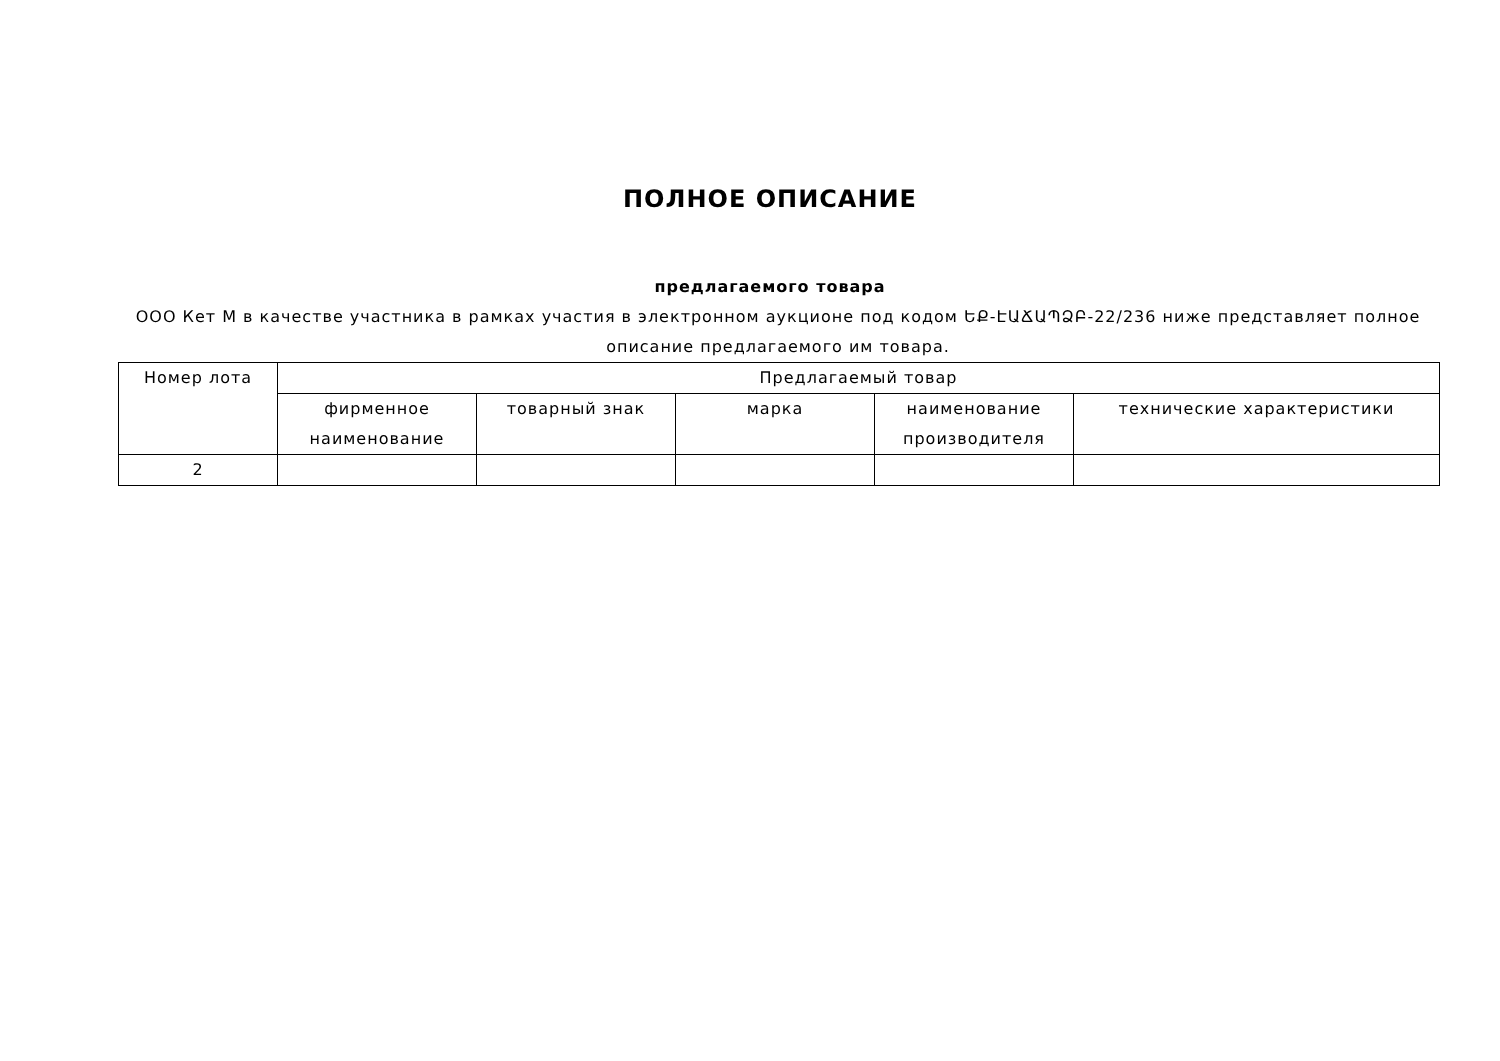ПОЛНОЕ ОПИСАНИЕ
предлагаемого товара
ООО Кет М в качестве участника в рамках участия в электронном аукционе под кодом ԵՔ-ԷԱՃԱՊՁԲ-22/236 ниже представляет полное описание предлагаемого им товара.
| Номер лота | Предлагаемый товар | | | | |
| --- | --- | --- | --- | --- | --- |
| | фирменное наименование | товарный знак | марка | наименование производителя | технические характеристики |
| 2 | | | | | |